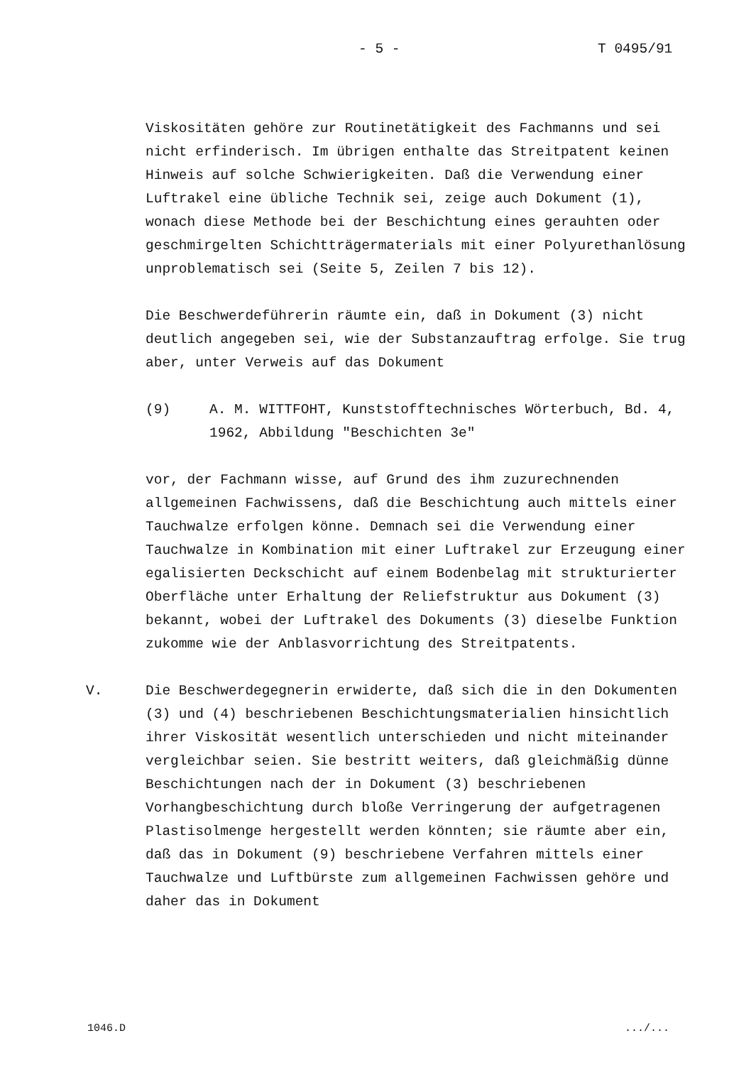- 5 - T 0495/91
Viskositäten gehöre zur Routinetätigkeit des Fachmanns und sei nicht erfinderisch. Im übrigen enthalte das Streitpatent keinen Hinweis auf solche Schwierigkeiten. Daß die Verwendung einer Luftrakel eine übliche Technik sei, zeige auch Dokument (1), wonach diese Methode bei der Beschichtung eines gerauhten oder geschmirgelten Schichtträgermaterials mit einer Polyurethanlösung unproblematisch sei (Seite 5, Zeilen 7 bis 12).
Die Beschwerdeführerin räumte ein, daß in Dokument (3) nicht deutlich angegeben sei, wie der Substanzauftrag erfolge. Sie trug aber, unter Verweis auf das Dokument
(9) A. M. WITTFOHT, Kunststofftechnisches Wörterbuch, Bd. 4, 1962, Abbildung "Beschichten 3e"
vor, der Fachmann wisse, auf Grund des ihm zuzurechnenden allgemeinen Fachwissens, daß die Beschichtung auch mittels einer Tauchwalze erfolgen könne. Demnach sei die Verwendung einer Tauchwalze in Kombination mit einer Luftrakel zur Erzeugung einer egalisierten Deckschicht auf einem Bodenbelag mit strukturierter Oberfläche unter Erhaltung der Reliefstruktur aus Dokument (3) bekannt, wobei der Luftrakel des Dokuments (3) dieselbe Funktion zukomme wie der Anblasvorrichtung des Streitpatents.
V. Die Beschwerdegegnerin erwiderte, daß sich die in den Dokumenten (3) und (4) beschriebenen Beschichtungsmaterialien hinsichtlich ihrer Viskosität wesentlich unterschieden und nicht miteinander vergleichbar seien. Sie bestritt weiters, daß gleichmäßig dünne Beschichtungen nach der in Dokument (3) beschriebenen Vorhangbeschichtung durch bloße Verringerung der aufgetragenen Plastisolmenge hergestellt werden könnten; sie räumte aber ein, daß das in Dokument (9) beschriebene Verfahren mittels einer Tauchwalze und Luftbürste zum allgemeinen Fachwissen gehöre und daher das in Dokument
1046.D .../...